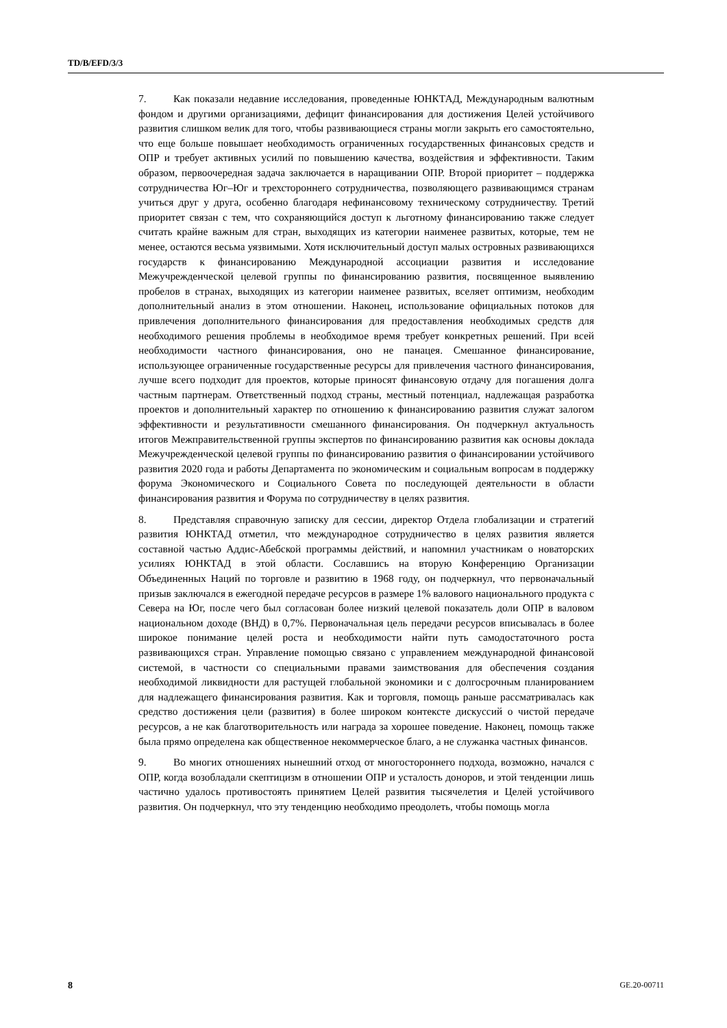TD/B/EFD/3/3
7. Как показали недавние исследования, проведенные ЮНКТАД, Международным валютным фондом и другими организациями, дефицит финансирования для достижения Целей устойчивого развития слишком велик для того, чтобы развивающиеся страны могли закрыть его самостоятельно, что еще больше повышает необходимость ограниченных государственных финансовых средств и ОПР и требует активных усилий по повышению качества, воздействия и эффективности. Таким образом, первоочередная задача заключается в наращивании ОПР. Второй приоритет – поддержка сотрудничества Юг–Юг и трехстороннего сотрудничества, позволяющего развивающимся странам учиться друг у друга, особенно благодаря нефинансовому техническому сотрудничеству. Третий приоритет связан с тем, что сохраняющийся доступ к льготному финансированию также следует считать крайне важным для стран, выходящих из категории наименее развитых, которые, тем не менее, остаются весьма уязвимыми. Хотя исключительный доступ малых островных развивающихся государств к финансированию Международной ассоциации развития и исследование Межучрежденческой целевой группы по финансированию развития, посвященное выявлению пробелов в странах, выходящих из категории наименее развитых, вселяет оптимизм, необходим дополнительный анализ в этом отношении. Наконец, использование официальных потоков для привлечения дополнительного финансирования для предоставления необходимых средств для необходимого решения проблемы в необходимое время требует конкретных решений. При всей необходимости частного финансирования, оно не панацея. Смешанное финансирование, использующее ограниченные государственные ресурсы для привлечения частного финансирования, лучше всего подходит для проектов, которые приносят финансовую отдачу для погашения долга частным партнерам. Ответственный подход страны, местный потенциал, надлежащая разработка проектов и дополнительный характер по отношению к финансированию развития служат залогом эффективности и результативности смешанного финансирования. Он подчеркнул актуальность итогов Межправительственной группы экспертов по финансированию развития как основы доклада Межучрежденческой целевой группы по финансированию развития о финансировании устойчивого развития 2020 года и работы Департамента по экономическим и социальным вопросам в поддержку форума Экономического и Социального Совета по последующей деятельности в области финансирования развития и Форума по сотрудничеству в целях развития.
8. Представляя справочную записку для сессии, директор Отдела глобализации и стратегий развития ЮНКТАД отметил, что международное сотрудничество в целях развития является составной частью Аддис-Абебской программы действий, и напомнил участникам о новаторских усилиях ЮНКТАД в этой области. Сославшись на вторую Конференцию Организации Объединенных Наций по торговле и развитию в 1968 году, он подчеркнул, что первоначальный призыв заключался в ежегодной передаче ресурсов в размере 1% валового национального продукта с Севера на Юг, после чего был согласован более низкий целевой показатель доли ОПР в валовом национальном доходе (ВНД) в 0,7%. Первоначальная цель передачи ресурсов вписывалась в более широкое понимание целей роста и необходимости найти путь самодостаточного роста развивающихся стран. Управление помощью связано с управлением международной финансовой системой, в частности со специальными правами заимствования для обеспечения создания необходимой ликвидности для растущей глобальной экономики и с долгосрочным планированием для надлежащего финансирования развития. Как и торговля, помощь раньше рассматривалась как средство достижения цели (развития) в более широком контексте дискуссий о чистой передаче ресурсов, а не как благотворительность или награда за хорошее поведение. Наконец, помощь также была прямо определена как общественное некоммерческое благо, а не служанка частных финансов.
9. Во многих отношениях нынешний отход от многостороннего подхода, возможно, начался с ОПР, когда возобладали скептицизм в отношении ОПР и усталость доноров, и этой тенденции лишь частично удалось противостоять принятием Целей развития тысячелетия и Целей устойчивого развития. Он подчеркнул, что эту тенденцию необходимо преодолеть, чтобы помощь могла
8 GE.20-00711